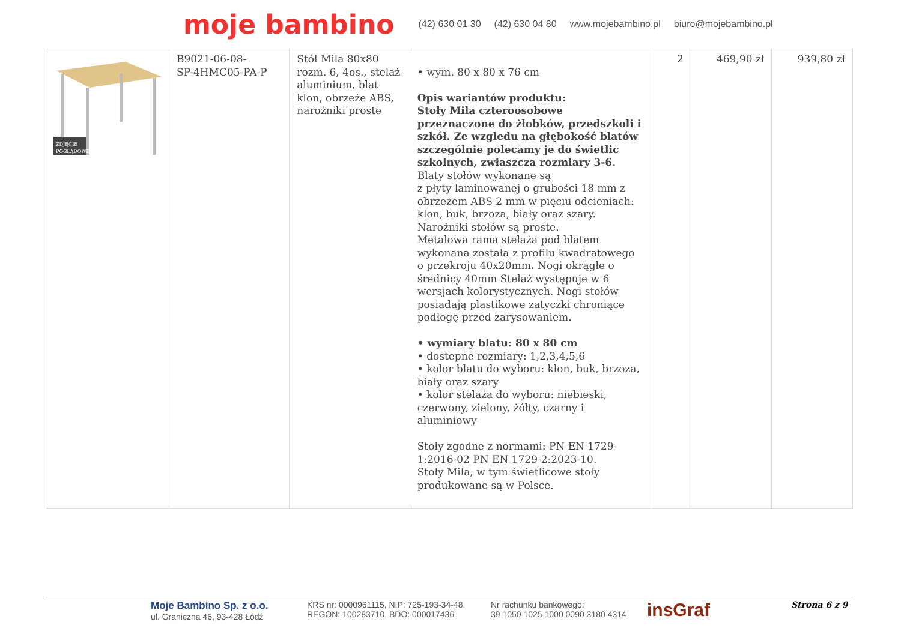moje bambino (42) 630 01 30 (42) 630 04 80 www.mojebambino.pl biuro@mojebambino.pl
| ZDJĘCIE POGLĄDOWE | B9021-06-08- SP-4HMC05-PA-P | Stół Mila 80x80 rozm. 6, 4os., stelaż aluminium, blat klon, obrzeże ABS, narożniki proste | • wym. 80 x 80 x 76 cm Opis wariantów produktu: Stoły Mila czteroosobowe przeznaczone do żłobków, przedszkoli i szkół. Ze wzgledu na głębokość blatów szczególnie polecamy je do świetlic szkolnych, zwłaszcza rozmiary 3-6. Blaty stołów wykonane są z płyty laminowanej o grubości 18 mm z obrzeżem ABS 2 mm w pięciu odcieniach: klon, buk, brzoza, biały oraz szary. Narożniki stołów są proste. Metalowa rama stelaża pod blatem wykonana została z profilu kwadratowego o przekroju 40x20mm . Nogi okrągłe o średnicy 40mm Stelaż występuje w 6 wersjach kolorystycznych. Nogi stołów posiadają plastikowe zatyczki chroniące podłogę przed zarysowaniem. • wymiary blatu: 80 x 80 cm • dostepne rozmiary: 1,2,3,4,5,6 • kolor blatu do wyboru: klon, buk, brzoza, biały oraz szary • kolor stelaża do wyboru: niebieski, czerwony, zielony, żółty, czarny i aluminiowy Stoły zgodne z normami: PN EN 1729-1:2016-02 PN EN 1729-2:2023-10. Stoły Mila, w tym świetlicowe stoły produkowane są w Polsce. | 2 | 469,90 zł | 939,80 zł |
Moje Bambino Sp. z o.o.
ul. Graniczna 46, 93-428 Łódź
KRS nr: 0000961115, NIP: 725-193-34-48,
REGON: 100283710, BDO: 000017436
Nr rachunku bankowego:
39 1050 1025 1000 0090 3180 4314
insGraf
Strona 6 z 9